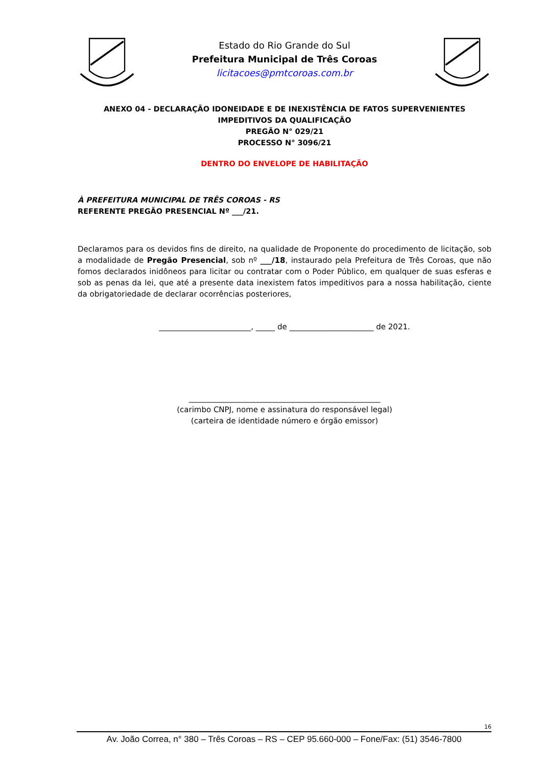Estado do Rio Grande do Sul
Prefeitura Municipal de Três Coroas
licitacoes@pmtcoroas.com.br
ANEXO 04 - DECLARAÇÃO IDONEIDADE E DE INEXISTÊNCIA DE FATOS SUPERVENIENTES IMPEDITIVOS DA QUALIFICAÇÃO
PREGÃO N° 029/21
PROCESSO N° 3096/21
DENTRO DO ENVELOPE DE HABILITAÇÃO
À PREFEITURA MUNICIPAL DE TRÊS COROAS - RS
REFERENTE PREGÃO PRESENCIAL Nº ___/21.
Declaramos para os devidos fins de direito, na qualidade de Proponente do procedimento de licitação, sob a modalidade de Pregão Presencial, sob nº ___/18, instaurado pela Prefeitura de Três Coroas, que não fomos declarados inidôneos para licitar ou contratar com o Poder Público, em qualquer de suas esferas e sob as penas da lei, que até a presente data inexistem fatos impeditivos para a nossa habilitação, ciente da obrigatoriedade de declarar ocorrências posteriores,
________________________, _____ de ______________________ de 2021.
__________________________________________________
(carimbo CNPJ, nome e assinatura do responsável legal)
(carteira de identidade número e órgão emissor)
16
Av. João Correa, n° 380 – Três Coroas – RS – CEP 95.660-000 – Fone/Fax: (51) 3546-7800